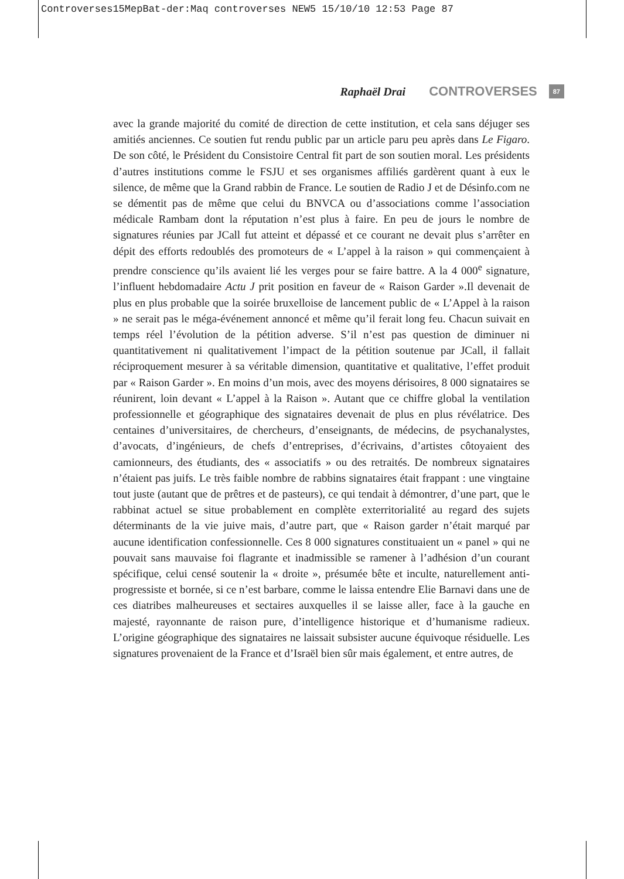Controverses15MepBat-der:Maq controverses NEW5 15/10/10 12:53 Page 87
Raphaël Drai CONTROVERSES 87
avec la grande majorité du comité de direction de cette institution, et cela sans déjuger ses amitiés anciennes. Ce soutien fut rendu public par un article paru peu après dans Le Figaro. De son côté, le Président du Consistoire Central fit part de son soutien moral. Les présidents d’autres institutions comme le FSJU et ses organismes affiliés gardèrent quant à eux le silence, de même que la Grand rabbin de France. Le soutien de Radio J et de Désinfo.com ne se démentit pas de même que celui du BNVCA ou d’associations comme l’association médicale Rambam dont la réputation n’est plus à faire. En peu de jours le nombre de signatures réunies par JCall fut atteint et dépassé et ce courant ne devait plus s’arrêter en dépit des efforts redoublés des promoteurs de « L’appel à la raison » qui commençaient à prendre conscience qu’ils avaient lié les verges pour se faire battre. A la 4 000<sup>e</sup> signature, l’influent hebdomadaire Actu J prit position en faveur de « Raison Garder ».Il devenait de plus en plus probable que la soirée bruxelloise de lancement public de « L’Appel à la raison » ne serait pas le méga-événement annoncé et même qu’il ferait long feu. Chacun suivait en temps réel l’évolution de la pétition adverse. S’il n’est pas question de diminuer ni quantitativement ni qualitativement l’impact de la pétition soutenue par JCall, il fallait réciproquement mesurer à sa véritable dimension, quantitative et qualitative, l’effet produit par « Raison Garder ». En moins d’un mois, avec des moyens dérisoires, 8 000 signataires se réunirent, loin devant « L’appel à la Raison ». Autant que ce chiffre global la ventilation professionnelle et géographique des signataires devenait de plus en plus révélatrice. Des centaines d’universitaires, de chercheurs, d’enseignants, de médecins, de psychanalystes, d’avocats, d’ingénieurs, de chefs d’entreprises, d’écrivains, d’artistes côtoyaient des camionneurs, des étudiants, des « associatifs » ou des retraités. De nombreux signataires n’étaient pas juifs. Le très faible nombre de rabbins signataires était frappant : une vingtaine tout juste (autant que de prêtres et de pasteurs), ce qui tendait à démontrer, d’une part, que le rabbinat actuel se situe probablement en complète exterritorialité au regard des sujets déterminants de la vie juive mais, d’autre part, que « Raison garder n’était marqué par aucune identification confessionnelle. Ces 8 000 signatures constituaient un « panel » qui ne pouvait sans mauvaise foi flagrante et inadmissible se ramener à l’adhésion d’un courant spécifique, celui censé soutenir la « droite », présumée bête et inculte, naturellement anti-progressiste et bornée, si ce n’est barbare, comme le laissa entendre Elie Barnavi dans une de ces diatribes malheureuses et sectaires auxquelles il se laisse aller, face à la gauche en majesté, rayonnante de raison pure, d’intelligence historique et d’humanisme radieux. L’origine géographique des signataires ne laissait subsister aucune équivoque résiduelle. Les signatures provenaient de la France et d’Israël bien sûr mais également, et entre autres, de